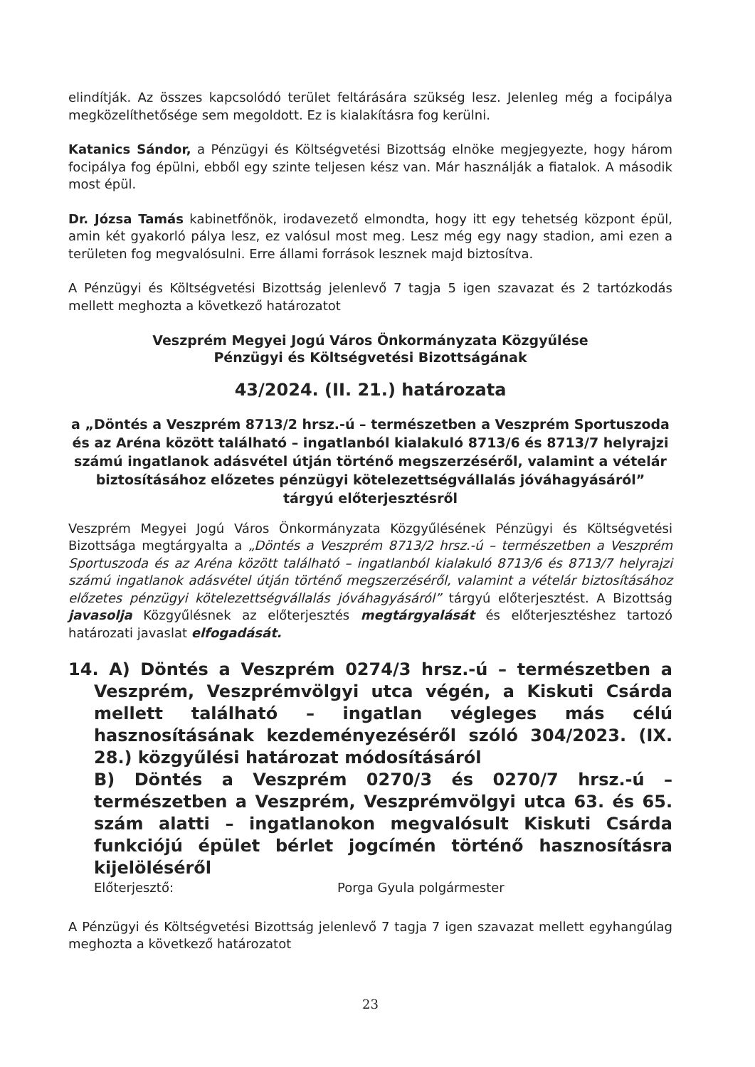elindítják. Az összes kapcsolódó terület feltárására szükség lesz. Jelenleg még a focipálya megközelíthetősége sem megoldott. Ez is kialakításra fog kerülni.
Katanics Sándor, a Pénzügyi és Költségvetési Bizottság elnöke megjegyezte, hogy három focipálya fog épülni, ebből egy szinte teljesen kész van. Már használják a fiatalok. A második most épül.
Dr. Józsa Tamás kabinetfőnök, irodavezető elmondta, hogy itt egy tehetség központ épül, amin két gyakorló pálya lesz, ez valósul most meg. Lesz még egy nagy stadion, ami ezen a területen fog megvalósulni. Erre állami források lesznek majd biztosítva.
A Pénzügyi és Költségvetési Bizottság jelenlevő 7 tagja 5 igen szavazat és 2 tartózkodás mellett meghozta a következő határozatot
Veszprém Megyei Jogú Város Önkormányzata Közgyűlése
Pénzügyi és Költségvetési Bizottságának
43/2024. (II. 21.) határozata
a „Döntés a Veszprém 8713/2 hrsz.-ú – természetben a Veszprém Sportuszoda és az Aréna között található – ingatlanból kialakuló 8713/6 és 8713/7 helyrajzi számú ingatlanok adásvétel útján történő megszerzéséről, valamint a vételár biztosításához előzetes pénzügyi kötelezettségvállalás jóváhagyásáról” tárgyú előterjesztésről
Veszprém Megyei Jogú Város Önkormányzata Közgyűlésének Pénzügyi és Költségvetési Bizottsága megtárgyalta a „Döntés a Veszprém 8713/2 hrsz.-ú – természetben a Veszprém Sportuszoda és az Aréna között található – ingatlanból kialakuló 8713/6 és 8713/7 helyrajzi számú ingatlanok adásvétel útján történő megszerzéséről, valamint a vételár biztosításához előzetes pénzügyi kötelezettségvállalás jóváhagyásáról” tárgyú előterjesztést. A Bizottság javasolja Közgyűlésnek az előterjesztés megtárgyalását és előterjesztéshez tartozó határozati javaslat elfogadását.
14. A) Döntés a Veszprém 0274/3 hrsz.-ú – természetben a Veszprém, Veszprémvölgyi utca végén, a Kiskuti Csárda mellett található – ingatlan végleges más célú hasznosításának kezdeményezéséről szóló 304/2023. (IX. 28.) közgyűlési határozat módosításáról
B) Döntés a Veszprém 0270/3 és 0270/7 hrsz.-ú – természetben a Veszprém, Veszprémvölgyi utca 63. és 65. szám alatti – ingatlanokon megvalósult Kiskuti Csárda funkciójú épület bérlet jogcímén történő hasznosításra kijelöléséről
Előterjesztő: Porga Gyula polgármester
A Pénzügyi és Költségvetési Bizottság jelenlevő 7 tagja 7 igen szavazat mellett egyhangúlag meghozta a következő határozatot
23